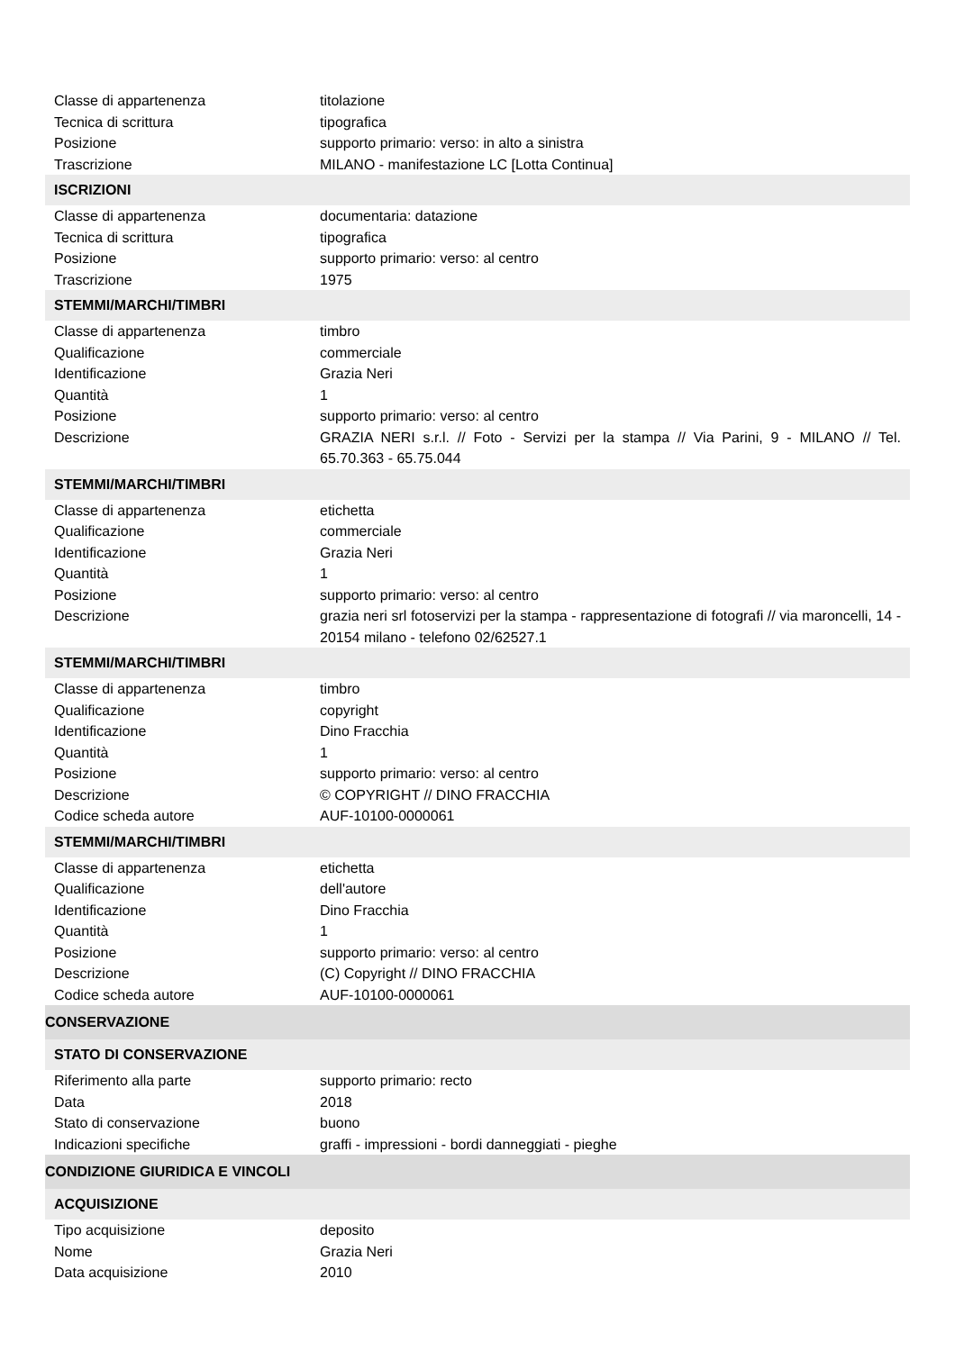| Classe di appartenenza | titolazione |
| Tecnica di scrittura | tipografica |
| Posizione | supporto primario: verso: in alto a sinistra |
| Trascrizione | MILANO - manifestazione LC [Lotta Continua] |
| ISCRIZIONI | |
| Classe di appartenenza | documentaria: datazione |
| Tecnica di scrittura | tipografica |
| Posizione | supporto primario: verso: al centro |
| Trascrizione | 1975 |
| STEMMI/MARCHI/TIMBRI | |
| Classe di appartenenza | timbro |
| Qualificazione | commerciale |
| Identificazione | Grazia Neri |
| Quantità | 1 |
| Posizione | supporto primario: verso: al centro |
| Descrizione | GRAZIA NERI s.r.l. // Foto - Servizi per la stampa // Via Parini, 9 - MILANO // Tel. 65.70.363 - 65.75.044 |
| STEMMI/MARCHI/TIMBRI | |
| Classe di appartenenza | etichetta |
| Qualificazione | commerciale |
| Identificazione | Grazia Neri |
| Quantità | 1 |
| Posizione | supporto primario: verso: al centro |
| Descrizione | grazia neri srl fotoservizi per la stampa - rappresentazione di fotografi // via maroncelli, 14 - 20154 milano - telefono 02/62527.1 |
| STEMMI/MARCHI/TIMBRI | |
| Classe di appartenenza | timbro |
| Qualificazione | copyright |
| Identificazione | Dino Fracchia |
| Quantità | 1 |
| Posizione | supporto primario: verso: al centro |
| Descrizione | © COPYRIGHT // DINO FRACCHIA |
| Codice scheda autore | AUF-10100-0000061 |
| STEMMI/MARCHI/TIMBRI | |
| Classe di appartenenza | etichetta |
| Qualificazione | dell'autore |
| Identificazione | Dino Fracchia |
| Quantità | 1 |
| Posizione | supporto primario: verso: al centro |
| Descrizione | (C) Copyright // DINO FRACCHIA |
| Codice scheda autore | AUF-10100-0000061 |
| CONSERVAZIONE | |
| STATO DI CONSERVAZIONE | |
| Riferimento alla parte | supporto primario: recto |
| Data | 2018 |
| Stato di conservazione | buono |
| Indicazioni specifiche | graffi - impressioni - bordi danneggiati - pieghe |
| CONDIZIONE GIURIDICA E VINCOLI | |
| ACQUISIZIONE | |
| Tipo acquisizione | deposito |
| Nome | Grazia Neri |
| Data acquisizione | 2010 |